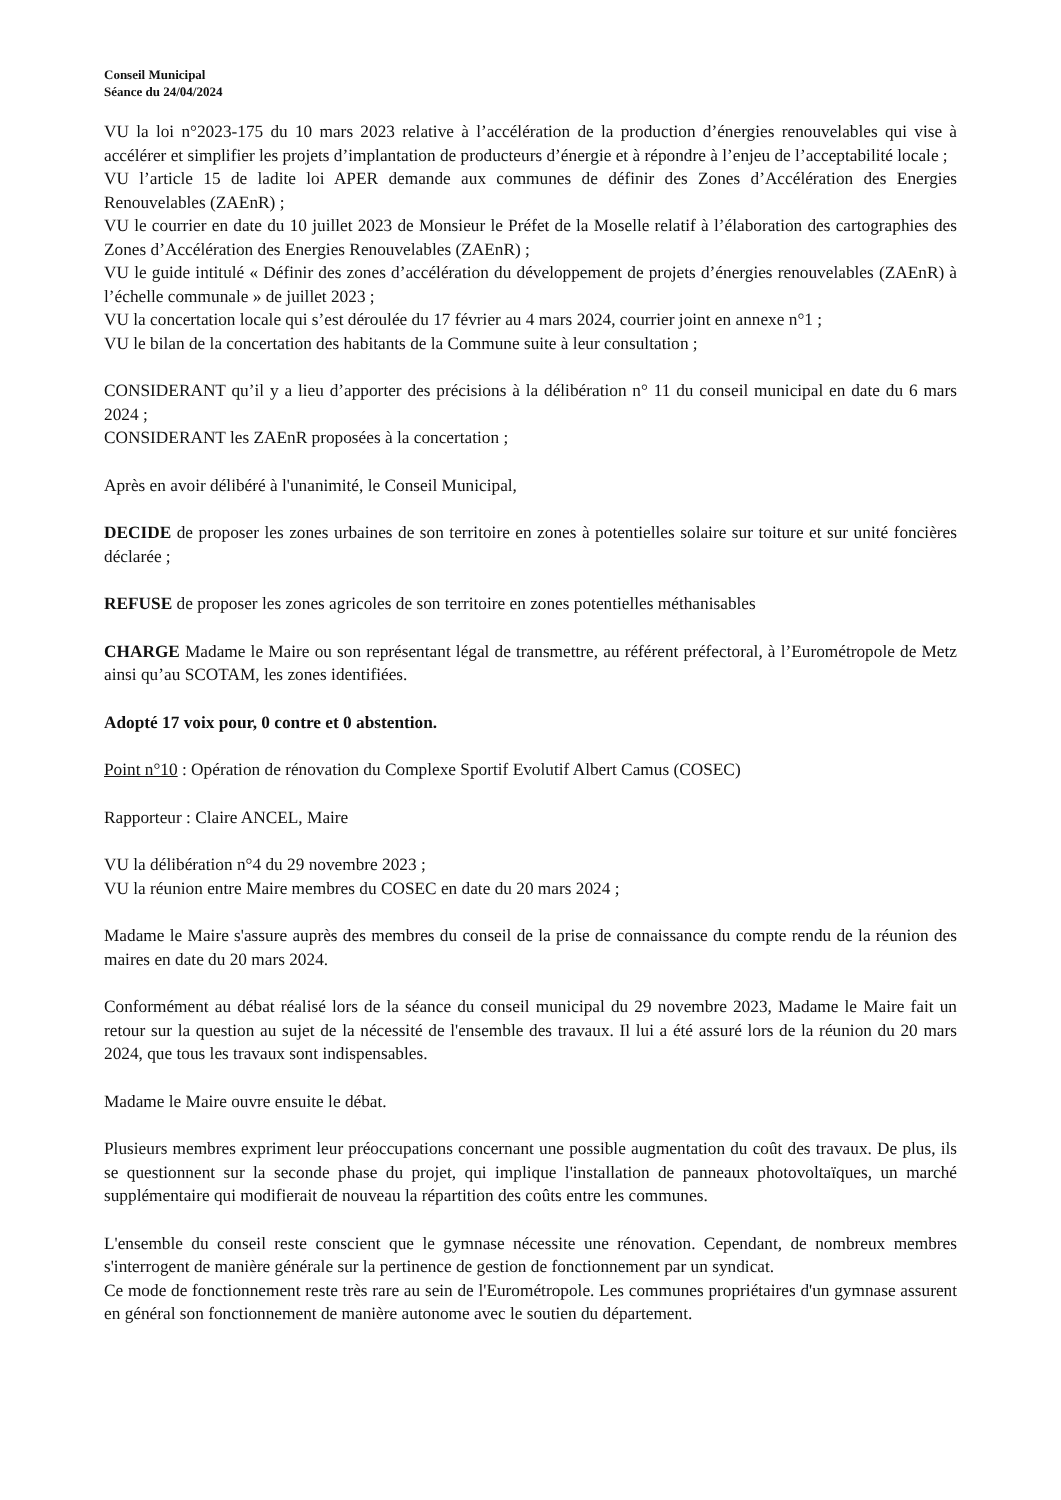Conseil Municipal
Séance du 24/04/2024
VU la loi n°2023-175 du 10 mars 2023 relative à l’accélération de la production d’énergies renouvelables qui vise à accélérer et simplifier les projets d’implantation de producteurs d’énergie et à répondre à l’enjeu de l’acceptabilité locale ;
VU l’article 15 de ladite loi APER demande aux communes de définir des Zones d’Accélération des Energies Renouvelables (ZAEnR) ;
VU le courrier en date du 10 juillet 2023 de Monsieur le Préfet de la Moselle relatif à l’élaboration des cartographies des Zones d’Accélération des Energies Renouvelables (ZAEnR) ;
VU le guide intitulé « Définir des zones d’accélération du développement de projets d’énergies renouvelables (ZAEnR) à l’échelle communale » de juillet 2023 ;
VU la concertation locale qui s’est déroulée du 17 février au 4 mars 2024, courrier joint en annexe n°1 ;
VU le bilan de la concertation des habitants de la Commune suite à leur consultation ;
CONSIDERANT qu’il y a lieu d’apporter des précisions à la délibération n° 11 du conseil municipal en date du 6 mars 2024 ;
CONSIDERANT les ZAEnR proposées à la concertation ;
Après en avoir délibéré à l'unanimité, le Conseil Municipal,
DECIDE de proposer les zones urbaines de son territoire en zones à potentielles solaire sur toiture et sur unité foncières déclarée ;
REFUSE de proposer les zones agricoles de son territoire en zones potentielles méthanisables
CHARGE Madame le Maire ou son représentant légal de transmettre, au référent préfectoral, à l’Eurométropole de Metz ainsi qu’au SCOTAM, les zones identifiées.
Adopté 17 voix pour, 0 contre et 0 abstention.
Point n°10 : Opération de rénovation du Complexe Sportif Evolutif Albert Camus (COSEC)
Rapporteur : Claire ANCEL, Maire
VU la délibération n°4 du 29 novembre 2023 ;
VU la réunion entre Maire membres du COSEC en date du 20 mars 2024 ;
Madame le Maire s'assure auprès des membres du conseil de la prise de connaissance du compte rendu de la réunion des maires en date du 20 mars 2024.
Conformément au débat réalisé lors de la séance du conseil municipal du 29 novembre 2023, Madame le Maire fait un retour sur la question au sujet de la nécessité de l'ensemble des travaux. Il lui a été assuré lors de la réunion du 20 mars 2024, que tous les travaux sont indispensables.
Madame le Maire ouvre ensuite le débat.
Plusieurs membres expriment leur préoccupations concernant une possible augmentation du coût des travaux. De plus, ils se questionnent sur la seconde phase du projet, qui implique l'installation de panneaux photovoltaïques, un marché supplémentaire qui modifierait de nouveau la répartition des coûts entre les communes.
L'ensemble du conseil reste conscient que le gymnase nécessite une rénovation. Cependant, de nombreux membres s'interrogent de manière générale sur la pertinence de gestion de fonctionnement par un syndicat.
Ce mode de fonctionnement reste très rare au sein de l'Eurométropole. Les communes propriétaires d'un gymnase assurent en général son fonctionnement de manière autonome avec le soutien du département.